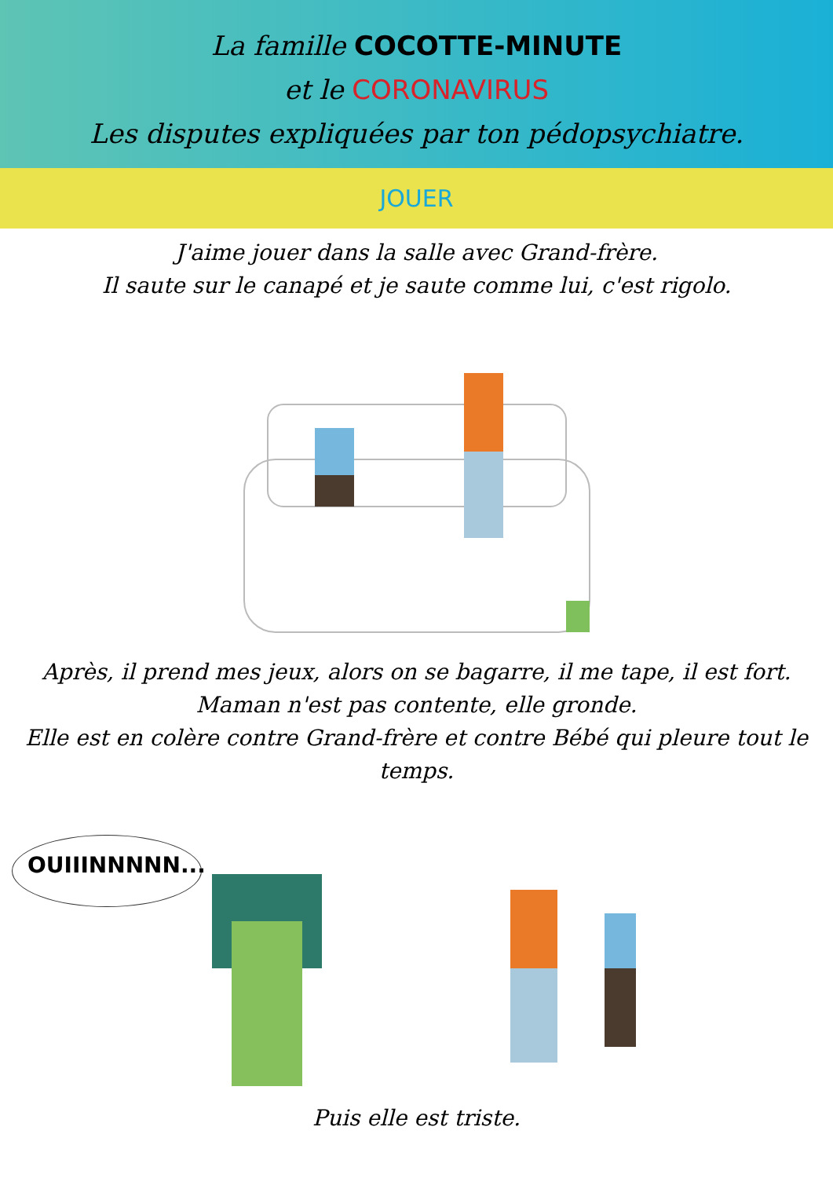La famille COCOTTE-MINUTE
et le CORONAVIRUS
Les disputes expliquées par ton pédopsychiatre.
JOUER
J'aime jouer dans la salle avec Grand-frère.
Il saute sur le canapé et je saute comme lui, c'est rigolo.
Après, il prend mes jeux, alors on se bagarre, il me tape, il est fort.
Maman n'est pas contente, elle gronde.
Elle est en colère contre Grand-frère et contre Bébé qui pleure tout le temps.
OUIIINNNNN...
Puis elle est triste.